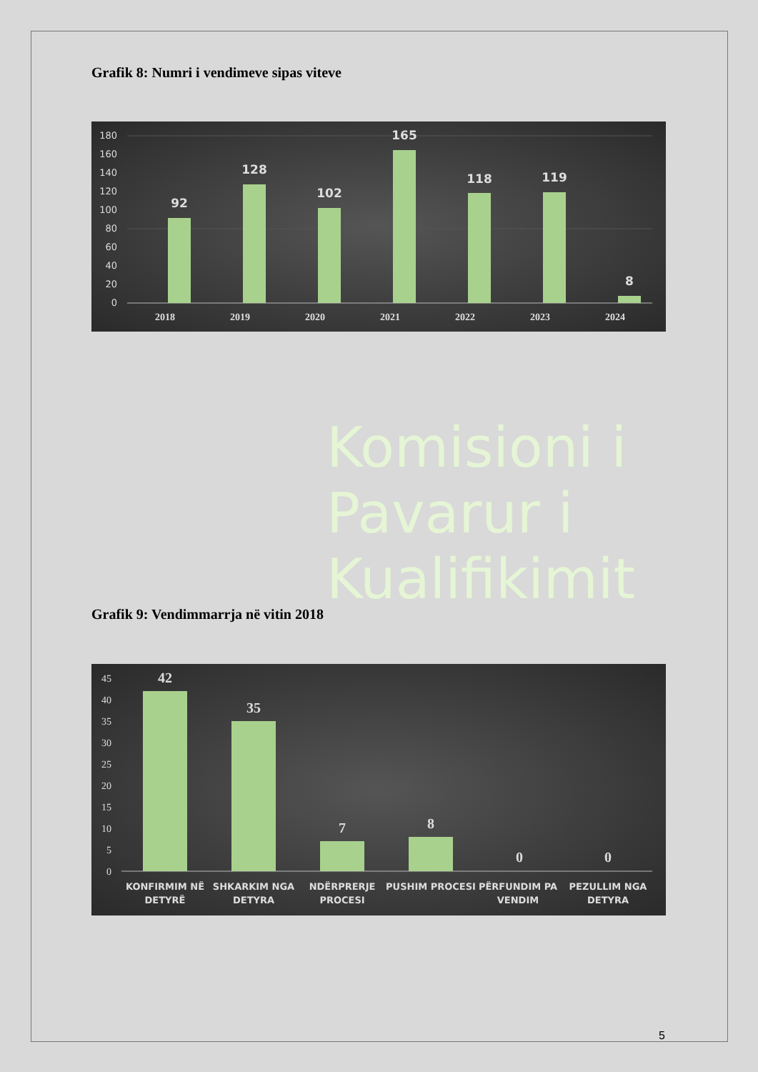Grafik 8: Numri i vendimeve sipas viteve
180
160
140
120
100
80
60
40
20
0
92
128
102
165
118
119
8
2018
2019
2020
2021
2022
2023
2024
Komisioni i
Pavarur i
Kualifikimit
Grafik 9: Vendimmarrja në vitin 2018
45
40
35
30
25
20
15
10
5
0
42
35
7
8
0
0
KONFIRMIM NË
DETYRË
SHKARKIM NGA
DETYRA
NDËRPRERJE
PROCESI
PUSHIM PROCESI
PËRFUNDIM PA
VENDIM
PEZULLIM NGA
DETYRA
5